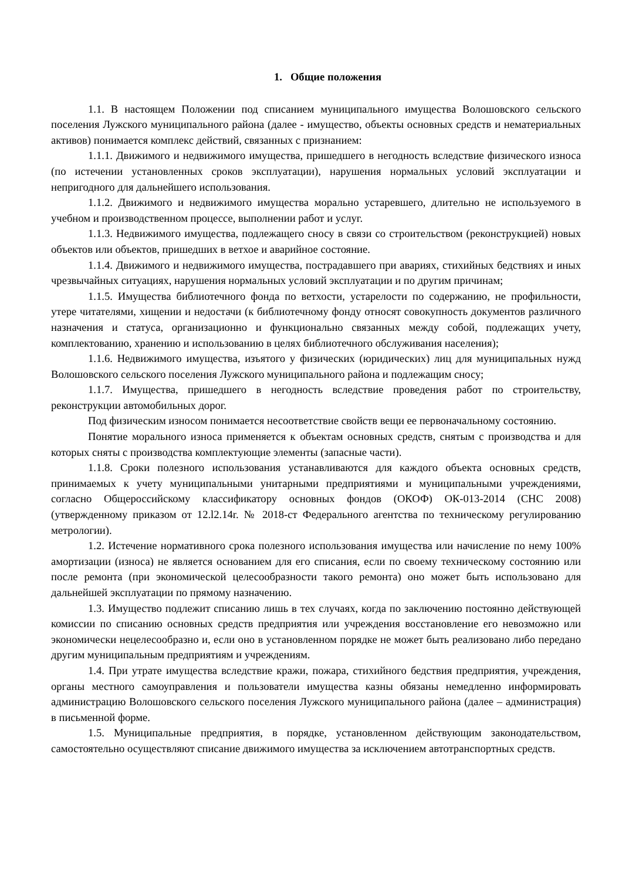1. Общие положения
1.1. В настоящем Положении под списанием муниципального имущества Волошовского сельского поселения Лужского муниципального района (далее - имущество, объекты основных средств и нематериальных активов) понимается комплекс действий, связанных с признанием:
1.1.1. Движимого и недвижимого имущества, пришедшего в негодность вследствие физического износа (по истечении установленных сроков эксплуатации), нарушения нормальных условий эксплуатации и непригодного для дальнейшего использования.
1.1.2. Движимого и недвижимого имущества морально устаревшего, длительно не используемого в учебном и производственном процессе, выполнении работ и услуг.
1.1.3. Недвижимого имущества, подлежащего сносу в связи со строительством (реконструкцией) новых объектов или объектов, пришедших в ветхое и аварийное состояние.
1.1.4. Движимого и недвижимого имущества, пострадавшего при авариях, стихийных бедствиях и иных чрезвычайных ситуациях, нарушения нормальных условий эксплуатации и по другим причинам;
1.1.5. Имущества библиотечного фонда по ветхости, устарелости по содержанию, не профильности, утере читателями, хищении и недостачи (к библиотечному фонду относят совокупность документов различного назначения и статуса, организационно и функционально связанных между собой, подлежащих учету, комплектованию, хранению и использованию в целях библиотечного обслуживания населения);
1.1.6. Недвижимого имущества, изъятого у физических (юридических) лиц для муниципальных нужд Волошовского сельского поселения Лужского муниципального района и подлежащим сносу;
1.1.7. Имущества, пришедшего в негодность вследствие проведения работ по строительству, реконструкции автомобильных дорог.
Под физическим износом понимается несоответствие свойств вещи ее первоначальному состоянию.
Понятие морального износа применяется к объектам основных средств, снятым с производства и для которых сняты с производства комплектующие элементы (запасные части).
1.1.8. Сроки полезного использования устанавливаются для каждого объекта основных средств, принимаемых к учету муниципальными унитарными предприятиями и муниципальными учреждениями, согласно Общероссийскому классификатору основных фондов (ОКОФ) ОК-013-2014 (СНС 2008) (утвержденному приказом от 12.l2.14r. № 2018-ст Федерального агентства по техническому регулированию метрологии).
1.2. Истечение нормативного срока полезного использования имущества или начисление по нему 100% амортизации (износа) не является основанием для его списания, если по своему техническому состоянию или после ремонта (при экономической целесообразности такого ремонта) оно может быть использовано для дальнейшей эксплуатации по прямому назначению.
1.3. Имущество подлежит списанию лишь в тех случаях, когда по заключению постоянно действующей комиссии по списанию основных средств предприятия или учреждения восстановление его невозможно или экономически нецелесообразно и, если оно в установленном порядке не может быть реализовано либо передано другим муниципальным предприятиям и учреждениям.
1.4. При утрате имущества вследствие кражи, пожара, стихийного бедствия предприятия, учреждения, органы местного самоуправления и пользователи имущества казны обязаны немедленно информировать администрацию Волошовского сельского поселения Лужского муниципального района (далее – администрация) в письменной форме.
1.5. Муниципальные предприятия, в порядке, установленном действующим законодательством, самостоятельно осуществляют списание движимого имущества за исключением автотранспортных средств.